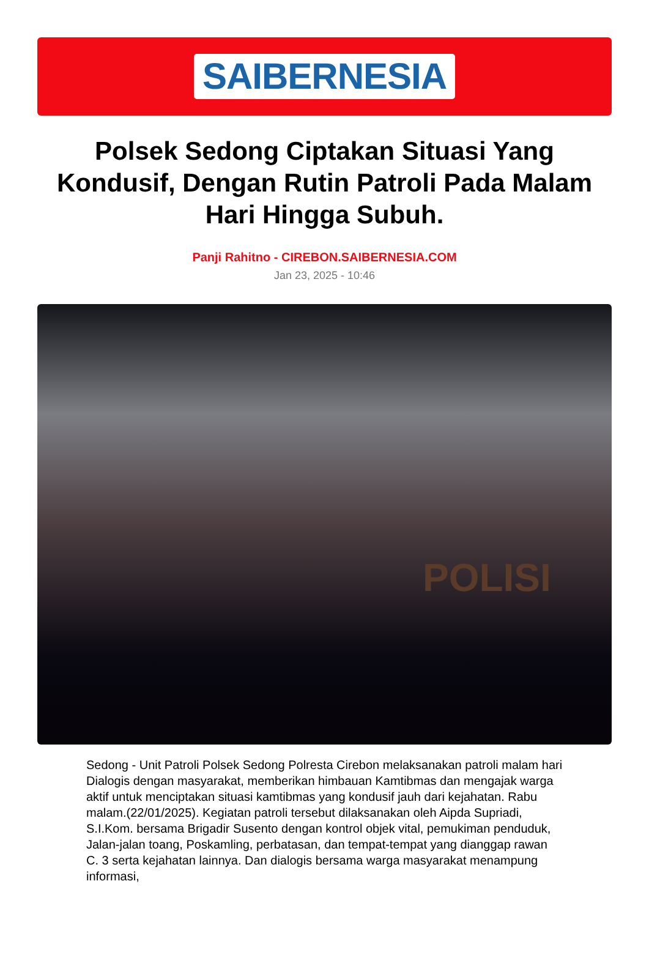SAIBERNESIA
Polsek Sedong Ciptakan Situasi Yang Kondusif, Dengan Rutin Patroli Pada Malam Hari Hingga Subuh.
Panji Rahitno - CIREBON.SAIBERNESIA.COM
Jan 23, 2025 - 10:46
POLISI
Sedong - Unit Patroli Polsek Sedong Polresta Cirebon melaksanakan patroli malam hari Dialogis dengan masyarakat, memberikan himbauan Kamtibmas dan mengajak warga aktif untuk menciptakan situasi kamtibmas yang kondusif jauh dari kejahatan. Rabu malam.(22/01/2025). Kegiatan patroli tersebut dilaksanakan oleh Aipda Supriadi, S.I.Kom. bersama Brigadir Susento dengan kontrol objek vital, pemukiman penduduk, Jalan-jalan toang, Poskamling, perbatasan, dan tempat-tempat yang dianggap rawan C. 3 serta kejahatan lainnya. Dan dialogis bersama warga masyarakat menampung informasi,